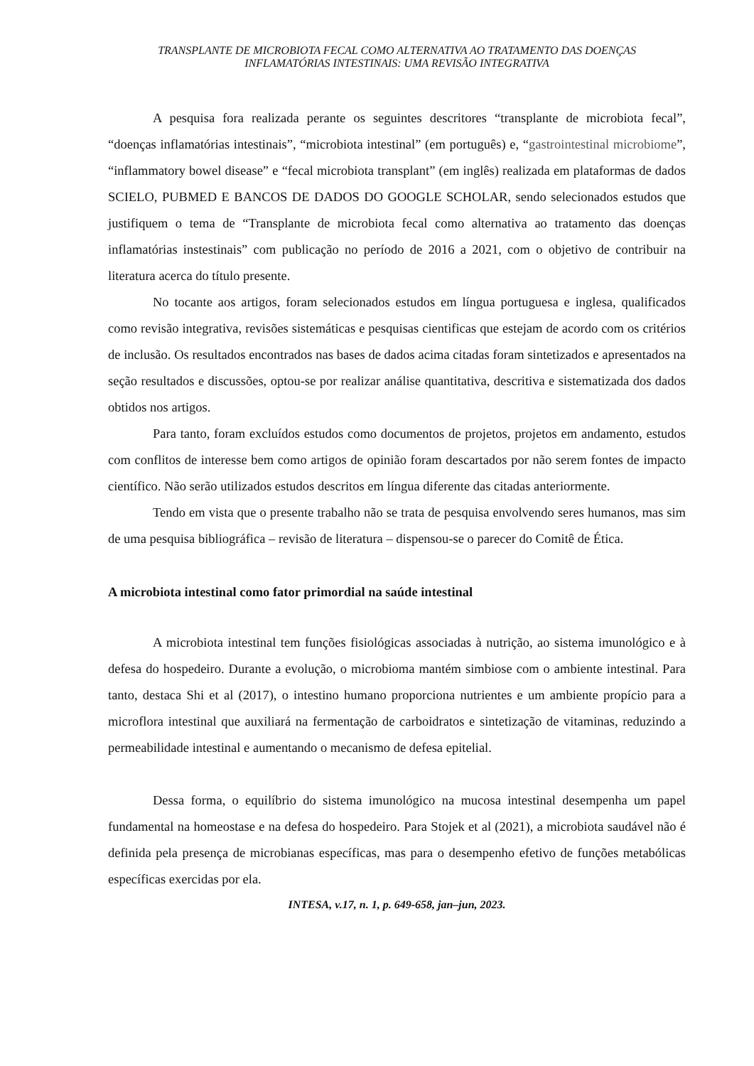TRANSPLANTE DE MICROBIOTA FECAL COMO ALTERNATIVA AO TRATAMENTO DAS DOENÇAS
INFLAMATÓRIAS INTESTINAIS: UMA REVISÃO INTEGRATIVA
A pesquisa fora realizada perante os seguintes descritores “transplante de microbiota fecal”, “doenças inflamatórias intestinais”, “microbiota intestinal” (em português) e, “gastrointestinal microbiome”, “inflammatory bowel disease” e “fecal microbiota transplant” (em inglês) realizada em plataformas de dados SCIELO, PUBMED E BANCOS DE DADOS DO GOOGLE SCHOLAR, sendo selecionados estudos que justifiquem o tema de “Transplante de microbiota fecal como alternativa ao tratamento das doenças inflamatórias instestinais” com publicação no período de 2016 a 2021, com o objetivo de contribuir na literatura acerca do título presente.
No tocante aos artigos, foram selecionados estudos em língua portuguesa e inglesa, qualificados como revisão integrativa, revisões sistemáticas e pesquisas cientificas que estejam de acordo com os critérios de inclusão. Os resultados encontrados nas bases de dados acima citadas foram sintetizados e apresentados na seção resultados e discussões, optou-se por realizar análise quantitativa, descritiva e sistematizada dos dados obtidos nos artigos.
Para tanto, foram excluídos estudos como documentos de projetos, projetos em andamento, estudos com conflitos de interesse bem como artigos de opinião foram descartados por não serem fontes de impacto científico. Não serão utilizados estudos descritos em língua diferente das citadas anteriormente.
Tendo em vista que o presente trabalho não se trata de pesquisa envolvendo seres humanos, mas sim de uma pesquisa bibliográfica – revisão de literatura – dispensou-se o parecer do Comitê de Ética.
A microbiota intestinal como fator primordial na saúde intestinal
A microbiota intestinal tem funções fisiológicas associadas à nutrição, ao sistema imunológico e à defesa do hospedeiro. Durante a evolução, o microbioma mantém simbiose com o ambiente intestinal. Para tanto, destaca Shi et al (2017), o intestino humano proporciona nutrientes e um ambiente propício para a microflora intestinal que auxiliará na fermentação de carboidratos e sintetização de vitaminas, reduzindo a permeabilidade intestinal e aumentando o mecanismo de defesa epitelial.
Dessa forma, o equilíbrio do sistema imunológico na mucosa intestinal desempenha um papel fundamental na homeostase e na defesa do hospedeiro. Para Stojek et al (2021), a microbiota saudável não é definida pela presença de microbianas específicas, mas para o desempenho efetivo de funções metabólicas específicas exercidas por ela.
INTESA, v.17, n. 1, p. 649-658, jan–jun, 2023.